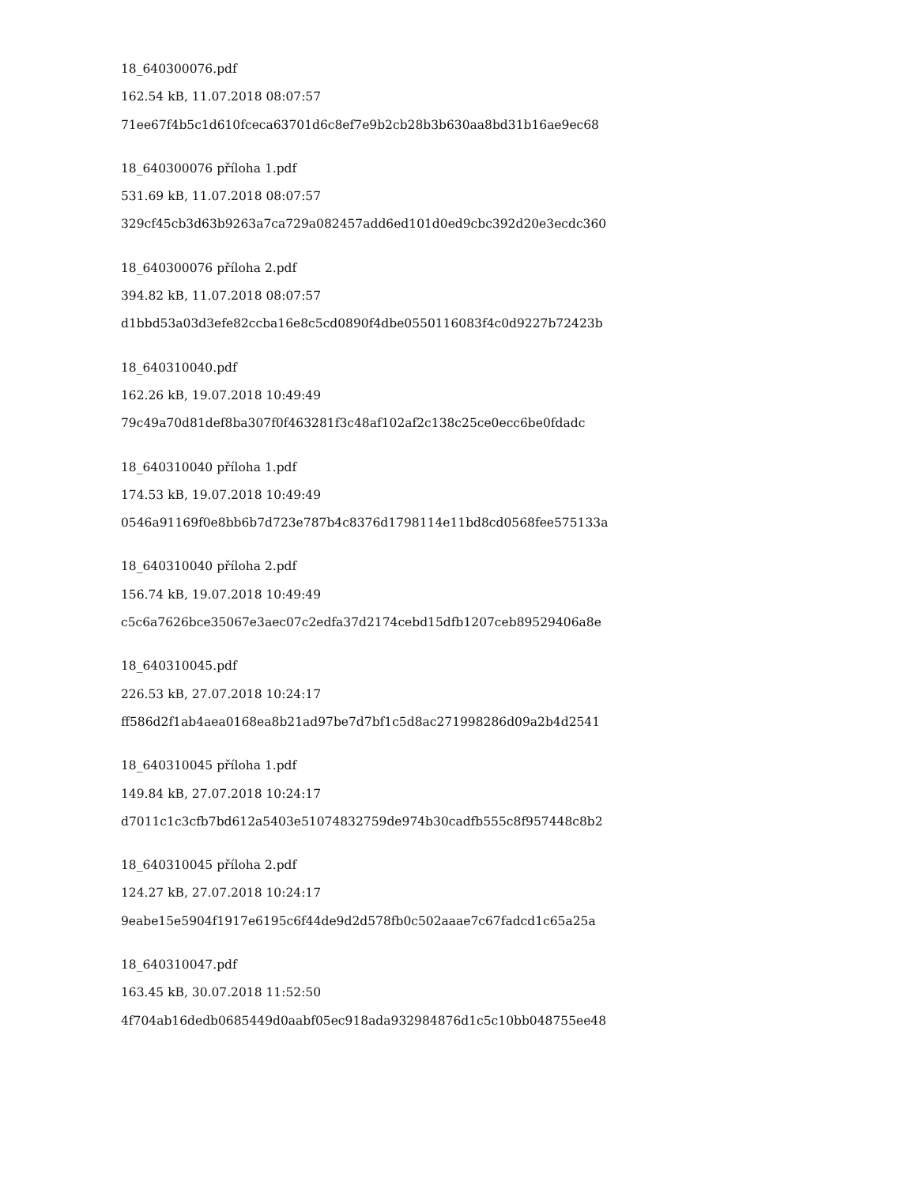18_640300076.pdf
162.54 kB, 11.07.2018 08:07:57
71ee67f4b5c1d610fceca63701d6c8ef7e9b2cb28b3b630aa8bd31b16ae9ec68
18_640300076 příloha 1.pdf
531.69 kB, 11.07.2018 08:07:57
329cf45cb3d63b9263a7ca729a082457add6ed101d0ed9cbc392d20e3ecdc360
18_640300076 příloha 2.pdf
394.82 kB, 11.07.2018 08:07:57
d1bbd53a03d3efe82ccba16e8c5cd0890f4dbe0550116083f4c0d9227b72423b
18_640310040.pdf
162.26 kB, 19.07.2018 10:49:49
79c49a70d81def8ba307f0f463281f3c48af102af2c138c25ce0ecc6be0fdadc
18_640310040 příloha 1.pdf
174.53 kB, 19.07.2018 10:49:49
0546a91169f0e8bb6b7d723e787b4c8376d1798114e11bd8cd0568fee575133a
18_640310040 příloha 2.pdf
156.74 kB, 19.07.2018 10:49:49
c5c6a7626bce35067e3aec07c2edfa37d2174cebd15dfb1207ceb89529406a8e
18_640310045.pdf
226.53 kB, 27.07.2018 10:24:17
ff586d2f1ab4aea0168ea8b21ad97be7d7bf1c5d8ac271998286d09a2b4d2541
18_640310045 příloha 1.pdf
149.84 kB, 27.07.2018 10:24:17
d7011c1c3cfb7bd612a5403e51074832759de974b30cadfb555c8f957448c8b2
18_640310045 příloha 2.pdf
124.27 kB, 27.07.2018 10:24:17
9eabe15e5904f1917e6195c6f44de9d2d578fb0c502aaae7c67fadcd1c65a25a
18_640310047.pdf
163.45 kB, 30.07.2018 11:52:50
4f704ab16dedb0685449d0aabf05ec918ada932984876d1c5c10bb048755ee48